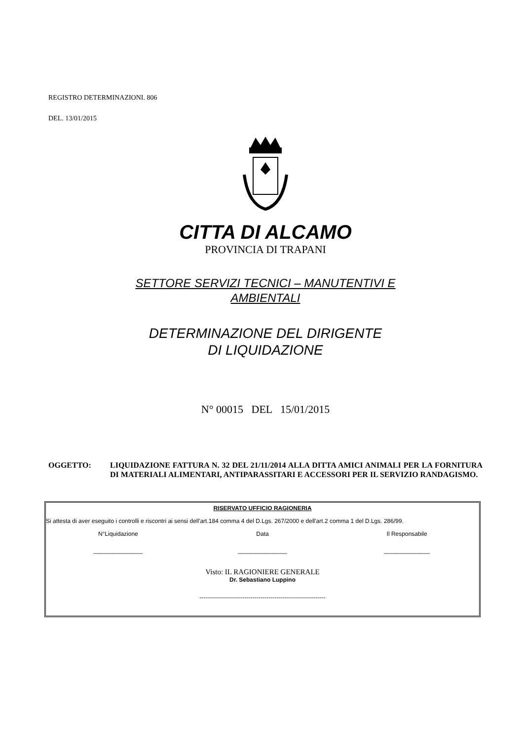REGISTRO DETERMINAZIONI. 806
DEL. 13/01/2015
CITTA DI ALCAMO
PROVINCIA DI TRAPANI
SETTORE SERVIZI TECNICI – MANUTENTIVI E
AMBIENTALI
DETERMINAZIONE DEL DIRIGENTE
DI LIQUIDAZIONE
N° 00015 DEL 15/01/2015
OGGETTO: LIQUIDAZIONE FATTURA N. 32 DEL 21/11/2014 ALLA DITTA AMICI ANIMALI PER LA FORNITURA DI MATERIALI ALIMENTARI, ANTIPARASSITARI E ACCESSORI PER IL SERVIZIO RANDAGISMO.
RISERVATO UFFICIO RAGIONERIA
Si attesta di aver eseguito i controlli e riscontri ai sensi dell'art.184 comma 4 del D.Lgs. 267/2000 e dell'art.2 comma 1 del D.Lgs. 286/99.
N°Liquidazione Data Il Responsabile
_______________ _______________ ______________
Visto: IL RAGIONIERE GENERALE
Dr. Sebastiano Luppino
----------------------------------------------------------------